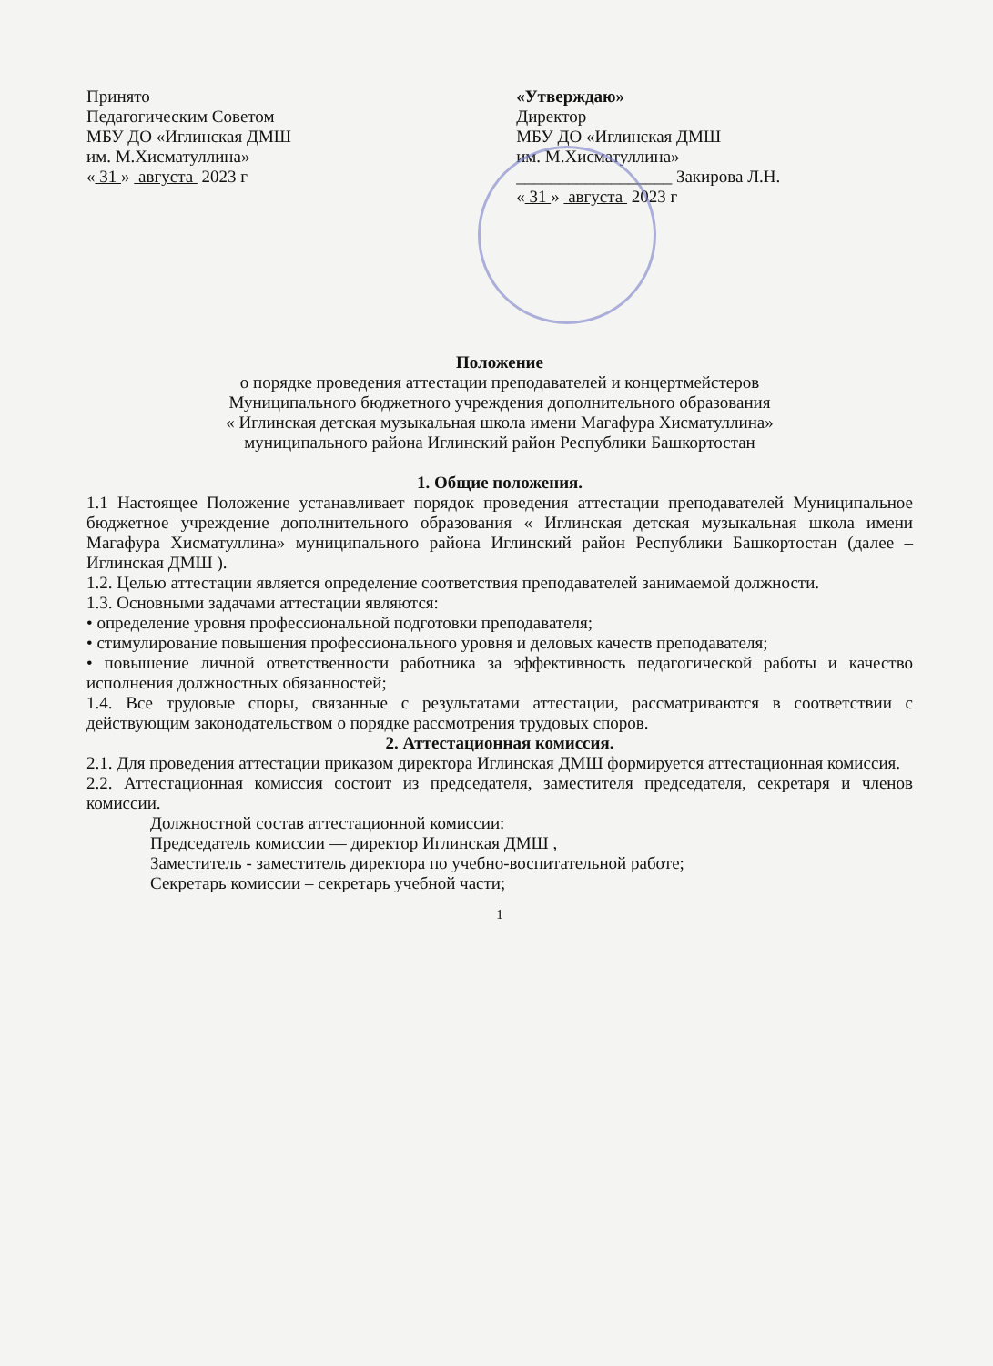Принято
Педагогическим Советом
МБУ ДО «Иглинская ДМШ
им. М.Хисматуллина»
« 31 » августа 2023 г
«Утверждаю»
Директор
МБУ ДО «Иглинская ДМШ
им. М.Хисматуллина»
__________________ Закирова Л.Н.
« 31 » августа 2023 г
Положение
о порядке проведения аттестации преподавателей и концертмейстеров
Муниципального бюджетного учреждения дополнительного образования
« Иглинская детская музыкальная школа имени Магафура Хисматуллина»
муниципального района Иглинский район Республики Башкортостан
1. Общие положения.
1.1 Настоящее Положение устанавливает порядок проведения аттестации преподавателей Муниципальное бюджетное учреждение дополнительного образования « Иглинская детская музыкальная школа имени Магафура Хисматуллина» муниципального района Иглинский район Республики Башкортостан (далее – Иглинская ДМШ ).
1.2. Целью аттестации является определение соответствия преподавателей занимаемой должности.
1.3. Основными задачами аттестации являются:
• определение уровня профессиональной подготовки преподавателя;
• стимулирование повышения профессионального уровня и деловых качеств преподавателя;
• повышение личной ответственности работника за эффективность педагогической работы и качество исполнения должностных обязанностей;
1.4. Все трудовые споры, связанные с результатами аттестации, рассматриваются в соответствии с действующим законодательством о порядке рассмотрения трудовых споров.
2. Аттестационная комиссия.
2.1. Для проведения аттестации приказом директора Иглинская ДМШ формируется аттестационная комиссия.
2.2. Аттестационная комиссия состоит из председателя, заместителя председателя, секретаря и членов комиссии.
Должностной состав аттестационной комиссии:
Председатель комиссии — директор Иглинская ДМШ ,
Заместитель - заместитель директора по учебно-воспитательной работе;
Секретарь комиссии – секретарь учебной части;
1